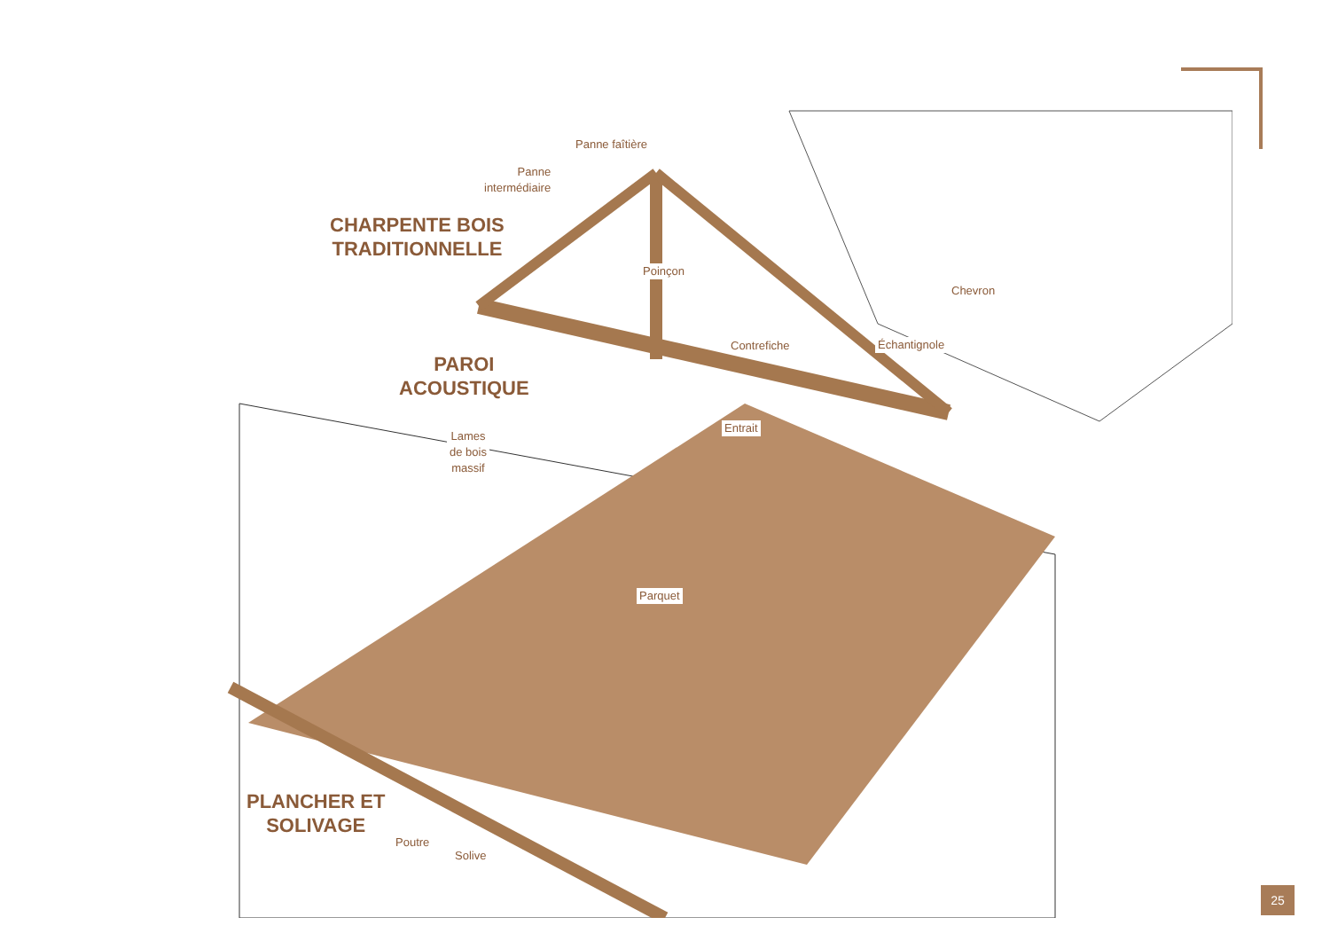CHARPENTE BOIS
TRADITIONNELLE
PAROI
ACOUSTIQUE
PLANCHER ET
SOLIVAGE
Panne faîtière
Panne
intermédiaire
Poinçon
Chevron
Contrefiche Échantignole
Entrait
Lames
de bois
massif
Parquet
Poutre
Solive
25